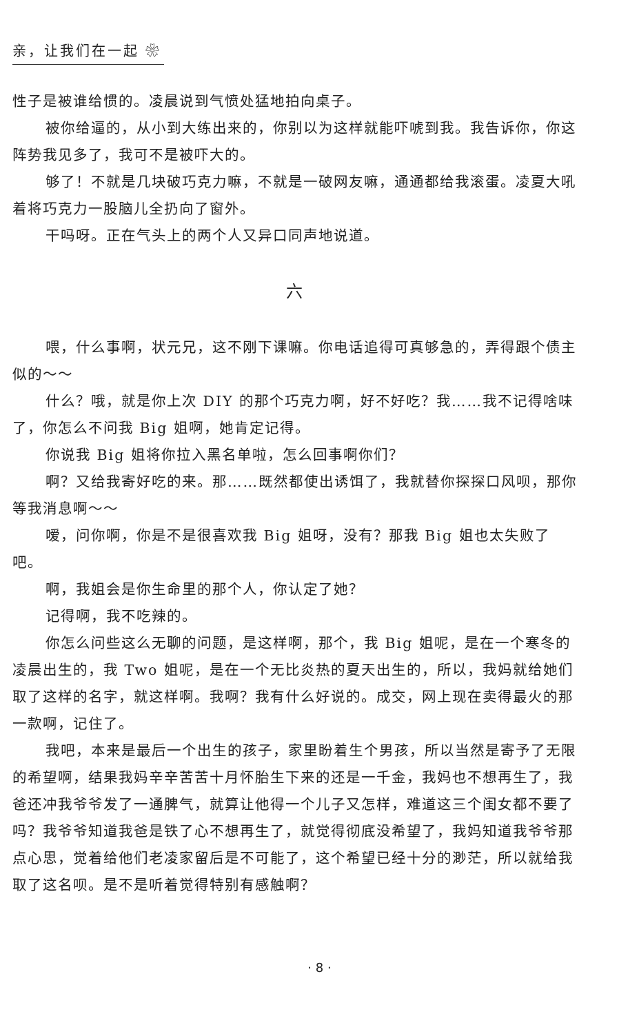亲，让我们在一起 ❀
性子是被谁给惯的。凌晨说到气愤处猛地拍向桌子。
被你给逼的，从小到大练出来的，你别以为这样就能吓唬到我。我告诉你，你这阵势我见多了，我可不是被吓大的。
够了！不就是几块破巧克力嘛，不就是一破网友嘛，通通都给我滚蛋。凌夏大吼着将巧克力一股脑儿全扔向了窗外。
干吗呀。正在气头上的两个人又异口同声地说道。
六
喂，什么事啊，状元兄，这不刚下课嘛。你电话追得可真够急的，弄得跟个债主似的～～
什么？哦，就是你上次 DIY 的那个巧克力啊，好不好吃？我……我不记得啥味了，你怎么不问我 Big 姐啊，她肯定记得。
你说我 Big 姐将你拉入黑名单啦，怎么回事啊你们？
啊？又给我寄好吃的来。那……既然都使出诱饵了，我就替你探探口风呗，那你等我消息啊～～
嗳，问你啊，你是不是很喜欢我 Big 姐呀，没有？那我 Big 姐也太失败了吧。
啊，我姐会是你生命里的那个人，你认定了她？
记得啊，我不吃辣的。
你怎么问些这么无聊的问题，是这样啊，那个，我 Big 姐呢，是在一个寒冬的凌晨出生的，我 Two 姐呢，是在一个无比炎热的夏天出生的，所以，我妈就给她们取了这样的名字，就这样啊。我啊？我有什么好说的。成交，网上现在卖得最火的那一款啊，记住了。
我吧，本来是最后一个出生的孩子，家里盼着生个男孩，所以当然是寄予了无限的希望啊，结果我妈辛辛苦苦十月怀胎生下来的还是一千金，我妈也不想再生了，我爸还冲我爷爷发了一通脾气，就算让他得一个儿子又怎样，难道这三个闺女都不要了吗？我爷爷知道我爸是铁了心不想再生了，就觉得彻底没希望了，我妈知道我爷爷那点心思，觉着给他们老凌家留后是不可能了，这个希望已经十分的渺茫，所以就给我取了这名呗。是不是听着觉得特别有感触啊？
· 8 ·